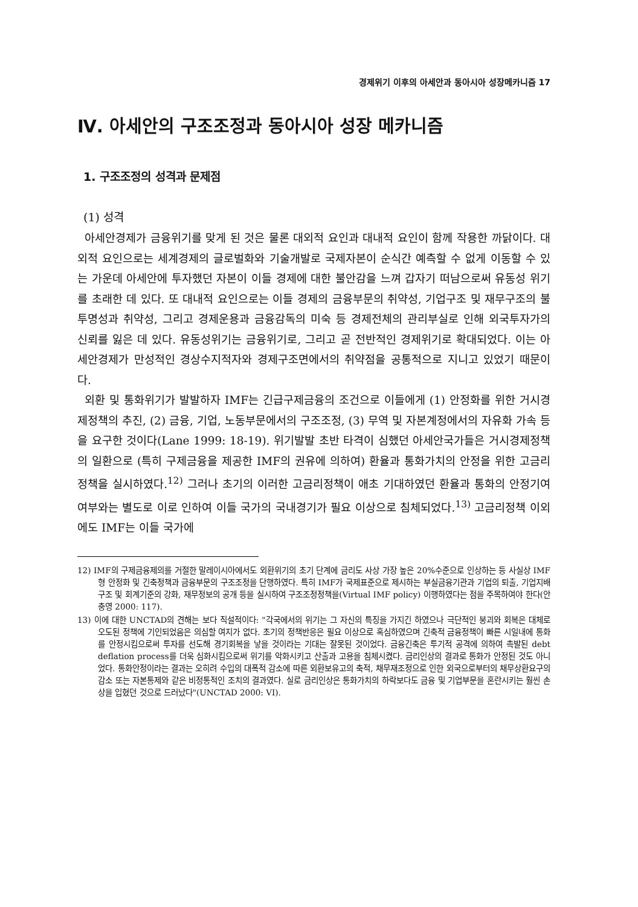경제위기 이후의 아세안과 동아시아 성장메카니즘 17
Ⅳ. 아세안의 구조조정과 동아시아 성장 메카니즘
1. 구조조정의 성격과 문제점
(1) 성격
아세안경제가 금융위기를 맞게 된 것은 물론 대외적 요인과 대내적 요인이 함께 작용한 까닭이다. 대외적 요인으로는 세계경제의 글로벌화와 기술개발로 국제자본이 순식간 예측할 수 없게 이동할 수 있는 가운데 아세안에 투자했던 자본이 이들 경제에 대한 불안감을 느껴 갑자기 떠남으로써 유동성 위기를 초래한 데 있다. 또 대내적 요인으로는 이들 경제의 금융부문의 취약성, 기업구조 및 재무구조의 불투명성과 취약성, 그리고 경제운용과 금융감독의 미숙 등 경제전체의 관리부실로 인해 외국투자가의 신뢰를 잃은 데 있다. 유동성위기는 금융위기로, 그리고 곧 전반적인 경제위기로 확대되었다. 이는 아세안경제가 만성적인 경상수지적자와 경제구조면에서의 취약점을 공통적으로 지니고 있었기 때문이다.
외환 및 통화위기가 발발하자 IMF는 긴급구제금융의 조건으로 이들에게 (1) 안정화를 위한 거시경제정책의 추진, (2) 금융, 기업, 노동부문에서의 구조조정, (3) 무역 및 자본계정에서의 자유화 가속 등을 요구한 것이다(Lane 1999: 18-19). 위기발발 초반 타격이 심했던 아세안국가들은 거시경제정책의 일환으로 (특히 구제금융을 제공한 IMF의 권유에 의하여) 환율과 통화가치의 안정을 위한 고금리정책을 실시하였다.<sup>12)</sup> 그러나 초기의 이러한 고금리정책이 애초 기대하였던 환율과 통화의 안정기여 여부와는 별도로 이로 인하여 이들 국가의 국내경기가 필요 이상으로 침체되었다.<sup>13)</sup> 고금리정책 이외에도 IMF는 이들 국가에
12) IMF의 구제금융제의를 거절한 말레이시아에서도 외환위기의 초기 단계에 금리도 사상 가장 높은 20%수준으로 인상하는 등 사실상 IMF형 안정화 및 긴축정책과 금융부문의 구조조정을 단행하였다. 특히 IMF가 국제표준으로 제시하는 부실금융기관과 기업의 퇴출, 기업지배구조 및 회계기준의 강화, 재무정보의 공개 등을 실시하여 구조조정정책을(Virtual IMF policy) 이행하였다는 점을 주목하여야 한다(안충영 2000: 117).
13) 이에 대한 UNCTAD의 견해는 보다 직설적이다: "각국에서의 위기는 그 자신의 특징을 가지긴 하였으나 극단적인 붕괴와 회복은 대체로 오도된 정책에 기인되었음은 의심할 여지가 없다. 초기의 정책반응은 필요 이상으로 혹심하였으며 긴축적 금융정책이 빠른 시일내에 통화를 안정시킴으로써 투자를 선도해 경기회복을 낳을 것이라는 기대는 잘못된 것이었다. 금융긴축은 투기적 공격에 의하여 촉발된 debt deflation process를 더욱 심화시킴으로써 위기를 악화시키고 산출과 고용을 침체시켰다. 금리인상의 결과로 통화가 안정된 것도 아니었다. 통화안정이라는 결과는 오히려 수입의 대폭적 감소에 따른 외환보유고의 축적, 채무재조정으로 인한 외국으로부터의 채무상환요구의 감소 또는 자본통제와 같은 비정통적인 조치의 결과였다. 실로 금리인상은 통화가치의 하락보다도 금융 및 기업부문을 혼란시키는 훨씬 손상을 입혔던 것으로 드러났다"(UNCTAD 2000: VI).